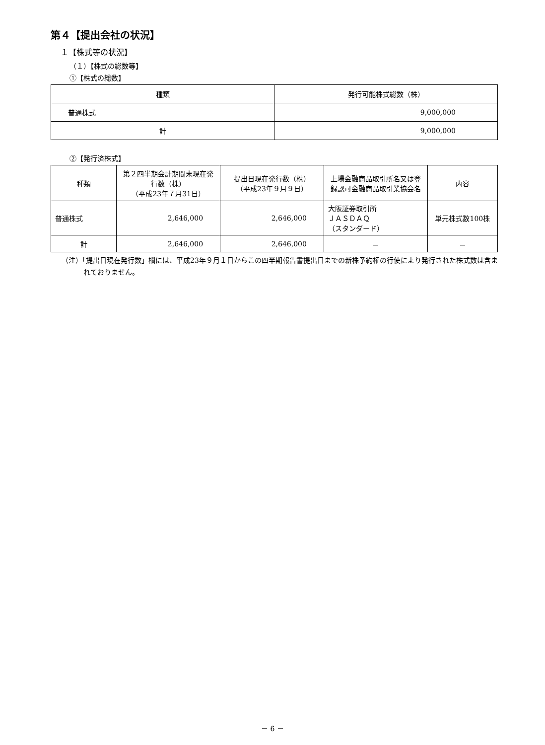第４【提出会社の状況】
１【株式等の状況】
（１）【株式の総数等】
①【株式の総数】
| 種類 | 発行可能株式総数（株） |
| --- | --- |
| 普通株式 | 9,000,000 |
| 計 | 9,000,000 |
②【発行済株式】
| 種類 | 第２四半期会計期間末現在発行数（株） （平成23年７月31日） | 提出日現在発行数（株） （平成23年９月９日） | 上場金融商品取引所名又は登録認可金融商品取引業協会名 | 内容 |
| --- | --- | --- | --- | --- |
| 普通株式 | 2,646,000 | 2,646,000 | 大阪証券取引所 ＪＡＳＤＡＱ （スタンダード） | 単元株式数100株 |
| 計 | 2,646,000 | 2,646,000 | － | － |
（注）「提出日現在発行数」欄には、平成23年９月１日からこの四半期報告書提出日までの新株予約権の行使により発行された株式数は含まれておりません。
－ 6 －